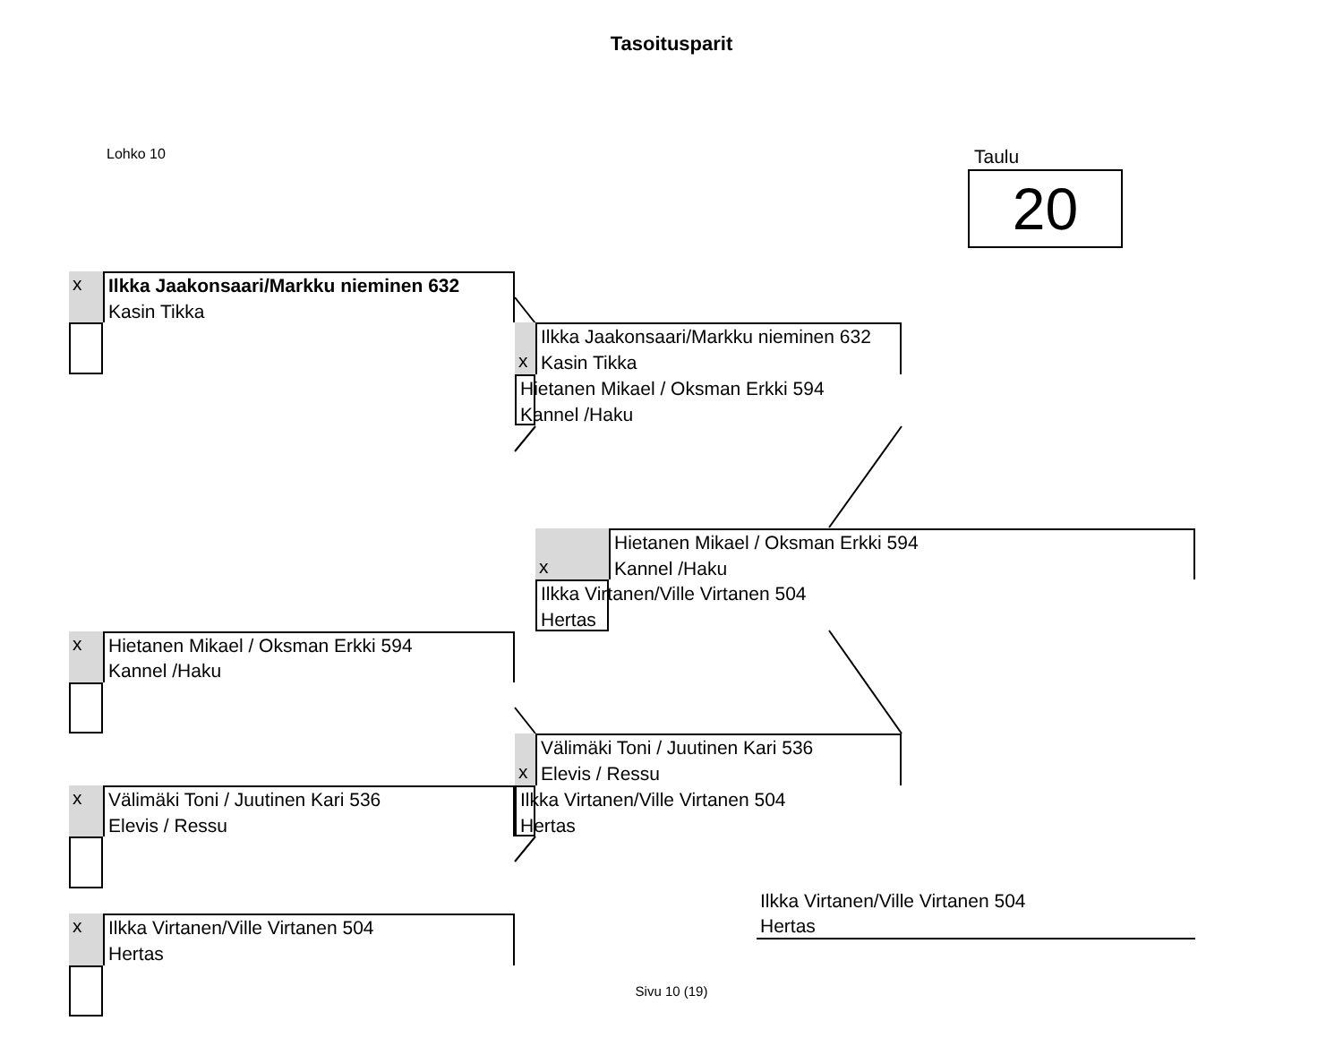Tasoitusparit
Lohko 10
Taulu
20
x
Ilkka Jaakonsaari/Markku nieminen 632
Kasin Tikka
x
Hietanen Mikael / Oksman Erkki 594
Kannel /Haku
x
Välimäki Toni / Juutinen Kari 536
Elevis / Ressu
x
Ilkka Virtanen/Ville Virtanen 504
Hertas
Ilkka Jaakonsaari/Markku nieminen 632
Kasin Tikka
x
Hietanen Mikael / Oksman Erkki 594
Kannel /Haku
Välimäki Toni / Juutinen Kari 536
Elevis / Ressu
x
Ilkka Virtanen/Ville Virtanen 504
Hertas
Hietanen Mikael / Oksman Erkki 594
Kannel /Haku
x
Ilkka Virtanen/Ville Virtanen 504
Hertas
Ilkka Virtanen/Ville Virtanen 504
Hertas
Sivu 10 (19)